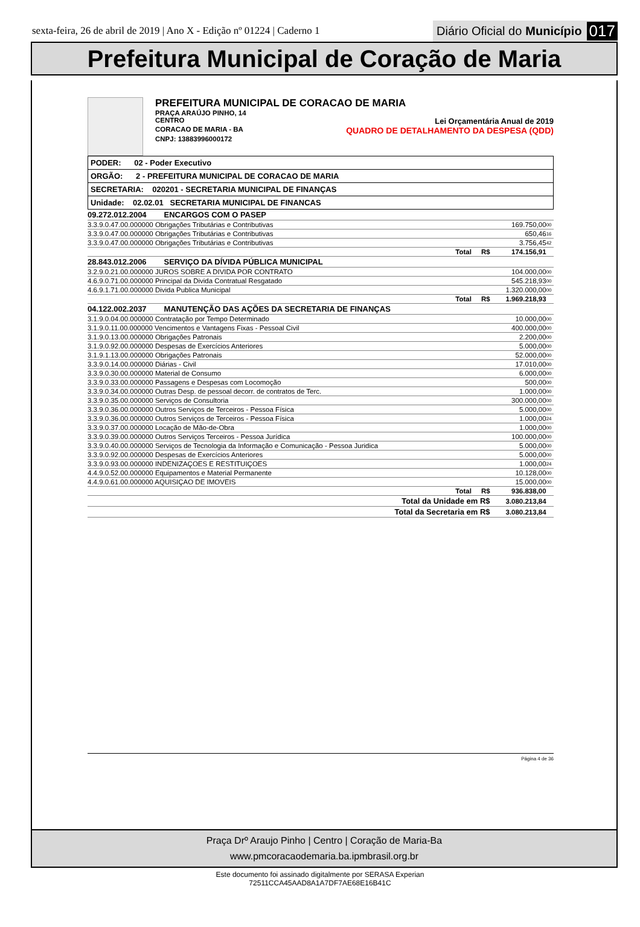sexta-feira, 26 de abril de 2019 | Ano X - Edição nº 01224 | Caderno 1 Diário Oficial do Município 017
Prefeitura Municipal de Coração de Maria
PREFEITURA MUNICIPAL DE CORACAO DE MARIA
PRAÇA ARAÚJO PINHO, 14
CENTRO Lei Orçamentária Anual de 2019
CORACAO DE MARIA - BA QUADRO DE DETALHAMENTO DA DESPESA (QDD)
CNPJ: 13883996000172
| PODER: 02 - Poder Executivo |
| ORGÃO: 2 - PREFEITURA MUNICIPAL DE CORACAO DE MARIA |
| SECRETARIA: 020201 - SECRETARIA MUNICIPAL DE FINANÇAS |
| Unidade: 02.02.01 SECRETARIA MUNICIPAL DE FINANCAS |
| 09.272.012.2004 ENCARGOS COM O PASEP | | |
| 3.3.9.0.47.00.000000 Obrigações Tributárias e Contributivas | 169.750,00 | 00 |
| 3.3.9.0.47.00.000000 Obrigações Tributárias e Contributivas | 650,46 | 16 |
| 3.3.9.0.47.00.000000 Obrigações Tributárias e Contributivas | 3.756,45 | 42 |
| Total R$ | 174.156,91 | |
| 28.843.012.2006 SERVIÇO DA DÍVIDA PÚBLICA MUNICIPAL | | |
| 3.2.9.0.21.00.000000 JUROS SOBRE A DIVIDA POR CONTRATO | 104.000,00 | 00 |
| 4.6.9.0.71.00.000000 Principal da Divida Contratual Resgatado | 545.218,93 | 00 |
| 4.6.9.1.71.00.000000 Divida Publica Municipal | 1.320.000,00 | 00 |
| Total R$ | 1.969.218,93 | |
| 04.122.002.2037 MANUTENÇÃO DAS AÇÕES DA SECRETARIA DE FINANÇAS | | |
| 3.1.9.0.04.00.000000 Contratação por Tempo Determinado | 10.000,00 | 00 |
| 3.1.9.0.11.00.000000 Vencimentos e Vantagens Fixas - Pessoal Civil | 400.000,00 | 00 |
| 3.1.9.0.13.00.000000 Obrigações Patronais | 2.200,00 | 00 |
| 3.1.9.0.92.00.000000 Despesas de Exercícios Anteriores | 5.000,00 | 00 |
| 3.1.9.1.13.00.000000 Obrigações Patronais | 52.000,00 | 00 |
| 3.3.9.0.14.00.000000 Diárias - Civil | 17.010,00 | 00 |
| 3.3.9.0.30.00.000000 Material de Consumo | 6.000,00 | 00 |
| 3.3.9.0.33.00.000000 Passagens e Despesas com Locomoção | 500,00 | 00 |
| 3.3.9.0.34.00.000000 Outras Desp. de pessoal decorr. de contratos de Terc. | 1.000,00 | 00 |
| 3.3.9.0.35.00.000000 Serviços de Consultoria | 300.000,00 | 00 |
| 3.3.9.0.36.00.000000 Outros Serviços de Terceiros - Pessoa Física | 5.000,00 | 00 |
| 3.3.9.0.36.00.000000 Outros Serviços de Terceiros - Pessoa Física | 1.000,00 | 24 |
| 3.3.9.0.37.00.000000 Locação de Mão-de-Obra | 1.000,00 | 00 |
| 3.3.9.0.39.00.000000 Outros Serviços Terceiros - Pessoa Jurídica | 100.000,00 | 00 |
| 3.3.9.0.40.00.000000 Serviços de Tecnologia da Informação e Comunicação - Pessoa Juridica | 5.000,00 | 00 |
| 3.3.9.0.92.00.000000 Despesas de Exercícios Anteriores | 5.000,00 | 00 |
| 3.3.9.0.93.00.000000 INDENIZAÇOES E RESTITUIÇOES | 1.000,00 | 24 |
| 4.4.9.0.52.00.000000 Equipamentos e Material Permanente | 10.128,00 | 00 |
| 4.4.9.0.61.00.000000 AQUISIÇAO DE IMOVEIS | 15.000,00 | 00 |
| Total R$ | 936.838,00 | |
| Total da Unidade em R$ | 3.080.213,84 | |
| Total da Secretaria em R$ | 3.080.213,84 | |
Página 4 de 36
Praça Drº Araujo Pinho | Centro | Coração de Maria-Ba
www.pmcoracaodemaria.ba.ipmbrasil.org.br
Este documento foi assinado digitalmente por SERASA Experian
72511CCA45AAD8A1A7DF7AE68E16B41C